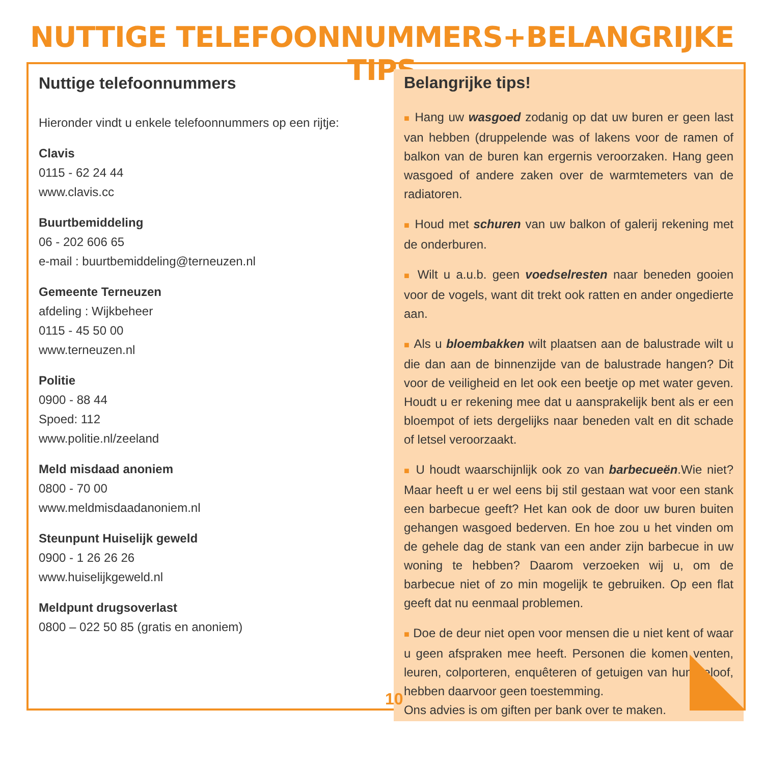NUTTIGE TELEFOONNUMMERS+BELANGRIJKE TIPS
Nuttige telefoonnummers
Hieronder vindt u enkele telefoonnummers op een rijtje:
Clavis
0115 - 62 24 44
www.clavis.cc
Buurtbemiddeling
06 - 202 606 65
e-mail : buurtbemiddeling@terneuzen.nl
Gemeente Terneuzen
afdeling : Wijkbeheer
0115 - 45 50 00
www.terneuzen.nl
Politie
0900 - 88 44
Spoed: 112
www.politie.nl/zeeland
Meld misdaad anoniem
0800 - 70 00
www.meldmisdaadanoniem.nl
Steunpunt Huiselijk geweld
0900 - 1 26 26 26
www.huiselijkgeweld.nl
Meldpunt drugsoverlast
0800 – 022 50 85 (gratis en anoniem)
Belangrijke tips!
■ Hang uw wasgoed zodanig op dat uw buren er geen last van hebben (druppelende was of lakens voor de ramen of balkon van de buren kan ergernis veroorzaken. Hang geen wasgoed of andere zaken over de warmtemeters van de radiatoren.
■ Houd met schuren van uw balkon of galerij rekening met de onderburen.
■ Wilt u a.u.b. geen voedselresten naar beneden gooien voor de vogels, want dit trekt ook ratten en ander ongedierte aan.
■ Als u bloembakken wilt plaatsen aan de balustrade wilt u die dan aan de binnenzijde van de balustrade hangen? Dit voor de veiligheid en let ook een beetje op met water geven. Houdt u er rekening mee dat u aansprakelijk bent als er een bloempot of iets dergelijks naar beneden valt en dit schade of letsel veroorzaakt.
■ U houdt waarschijnlijk ook zo van barbecueën.Wie niet? Maar heeft u er wel eens bij stil gestaan wat voor een stank een barbecue geeft? Het kan ook de door uw buren buiten gehangen wasgoed bederven. En hoe zou u het vinden om de gehele dag de stank van een ander zijn barbecue in uw woning te hebben? Daarom verzoeken wij u, om de barbecue niet of zo min mogelijk te gebruiken. Op een flat geeft dat nu eenmaal problemen.
■ Doe de deur niet open voor mensen die u niet kent of waar u geen afspraken mee heeft. Personen die komen venten, leuren, colporteren, enquêteren of getuigen van hun geloof, hebben daarvoor geen toestemming.
Ons advies is om giften per bank over te maken.
10